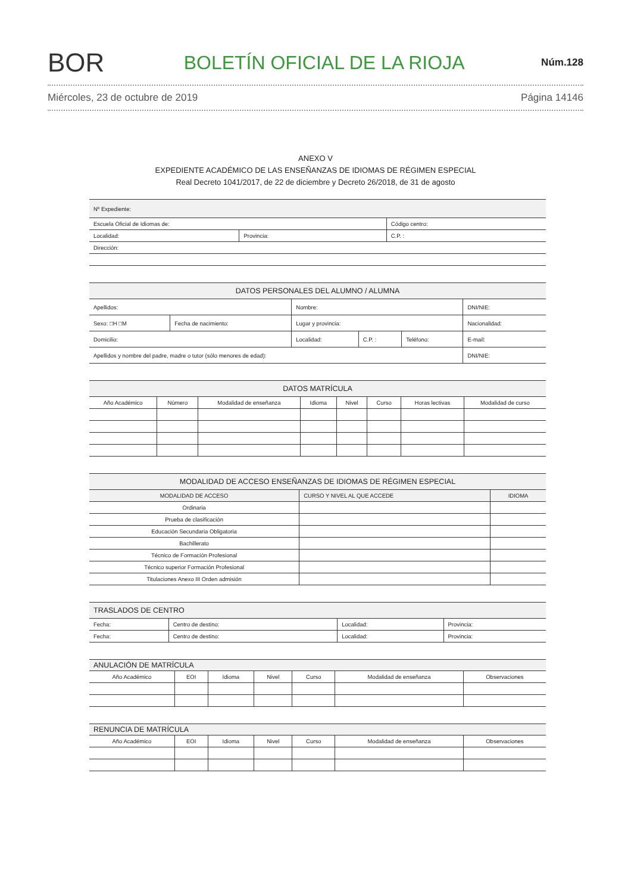BOR
BOLETÍN OFICIAL DE LA RIOJA
Núm.128
Miércoles, 23 de octubre de 2019 Página 14146
ANEXO V
EXPEDIENTE ACADÉMICO DE LAS ENSEÑANZAS DE IDIOMAS DE RÉGIMEN ESPECIAL
Real Decreto 1041/2017, de 22 de diciembre y Decreto 26/2018, de 31 de agosto
| Nº Expediente: | | | |
| Escuela Oficial de Idiomas de: | | | Código centro: |
| Localidad: | Provincia: | C.P. : | |
| Dirección: | | | |
| DATOS PERSONALES DEL ALUMNO / ALUMNA | | | | | | |
| --- | --- | --- | --- | --- | --- | --- |
| Apellidos: | | Nombre: | | | DNI/NIE: | |
| Sexo: □H □M | Fecha de nacimiento: | Lugar y provincia: | | | | Nacionalidad: |
| Domicilio: | | Localidad: | C.P. : | Teléfono: | E-mail: | |
| Apellidos y nombre del padre, madre o tutor (sólo menores de edad): | | | | | | DNI/NIE: |
| DATOS MATRÍCULA | | | | | | | |
| --- | --- | --- | --- | --- | --- | --- | --- |
| Año Académico | Número | Modalidad de enseñanza | Idioma | Nivel | Curso | Horas lectivas | Modalidad de curso |
| MODALIDAD DE ACCESO ENSEÑANZAS DE IDIOMAS DE RÉGIMEN ESPECIAL | | |
| --- | --- | --- |
| MODALIDAD DE ACCESO | CURSO Y NIVEL AL QUE ACCEDE | IDIOMA |
| Ordinaria | | |
| Prueba de clasificación | | |
| Educación Secundaria Obligatoria | | |
| Bachillerato | | |
| Técnico de Formación Profesional | | |
| Técnico superior Formación Profesional | | |
| Titulaciones Anexo III Orden admisión | | |
| TRASLADOS DE CENTRO | | | |
| --- | --- | --- | --- |
| Fecha: | Centro de destino: | Localidad: | Provincia: |
| Fecha: | Centro de destino: | Localidad: | Provincia: |
| ANULACIÓN DE MATRÍCULA | | | | | | |
| --- | --- | --- | --- | --- | --- | --- |
| Año Académico | EOI | Idioma | Nivel | Curso | Modalidad de enseñanza | Observaciones |
| RENUNCIA DE MATRÍCULA | | | | | | |
| --- | --- | --- | --- | --- | --- | --- |
| Año Académico | EOI | Idioma | Nivel | Curso | Modalidad de enseñanza | Observaciones |